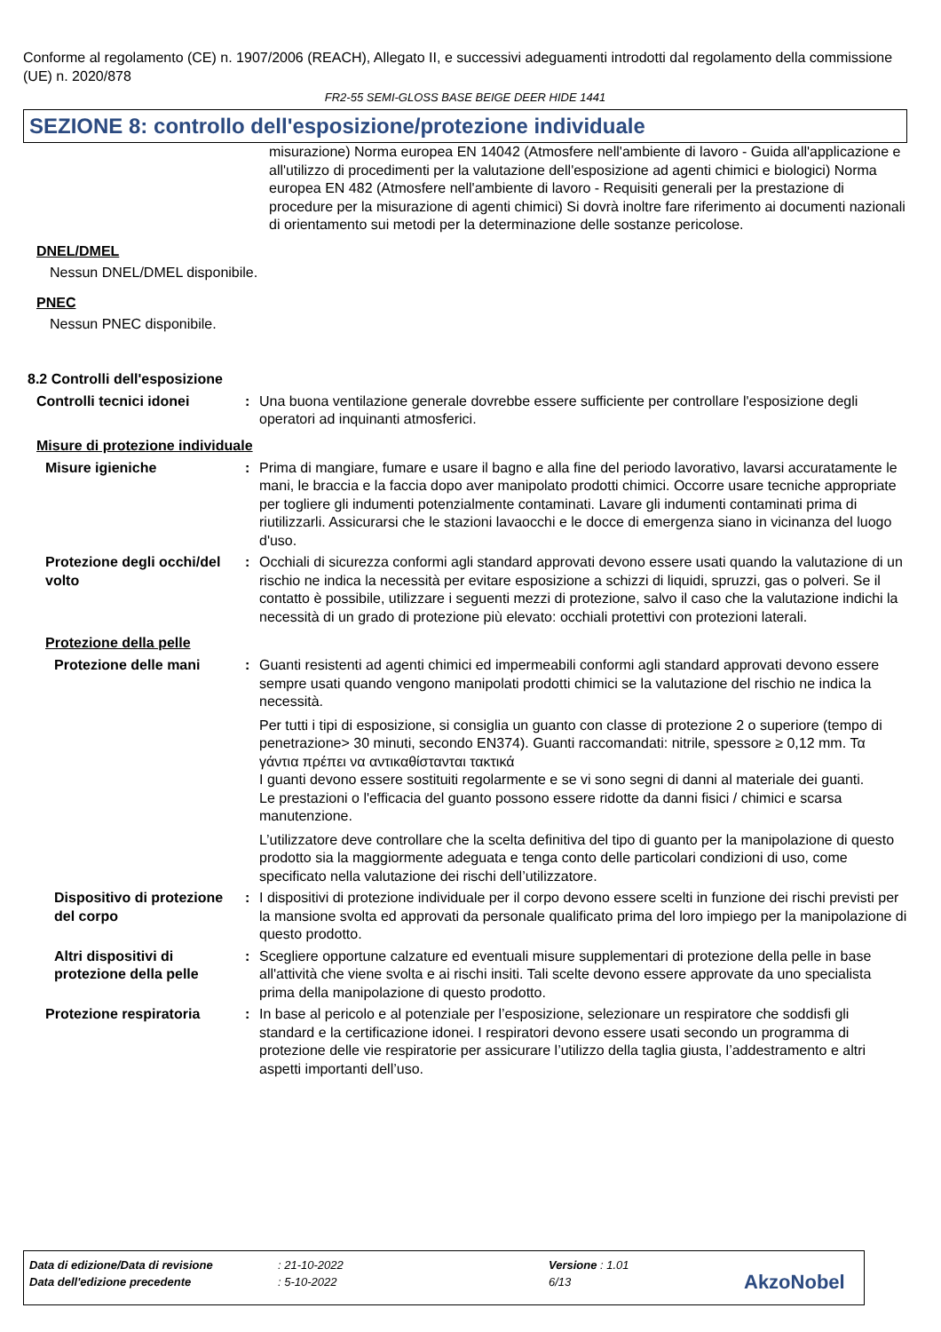Conforme al regolamento (CE) n. 1907/2006 (REACH), Allegato II, e successivi adeguamenti introdotti dal regolamento della commissione (UE) n. 2020/878
FR2-55 SEMI-GLOSS BASE BEIGE DEER HIDE 1441
SEZIONE 8: controllo dell'esposizione/protezione individuale
misurazione) Norma europea EN 14042 (Atmosfere nell'ambiente di lavoro - Guida all'applicazione e all'utilizzo di procedimenti per la valutazione dell'esposizione ad agenti chimici e biologici) Norma europea EN 482 (Atmosfere nell'ambiente di lavoro - Requisiti generali per la prestazione di procedure per la misurazione di agenti chimici) Si dovrà inoltre fare riferimento ai documenti nazionali di orientamento sui metodi per la determinazione delle sostanze pericolose.
DNEL/DMEL
Nessun DNEL/DMEL disponibile.
PNEC
Nessun PNEC disponibile.
8.2 Controlli dell'esposizione
Controlli tecnici idonei : Una buona ventilazione generale dovrebbe essere sufficiente per controllare l'esposizione degli operatori ad inquinanti atmosferici.
Misure di protezione individuale
Misure igieniche : Prima di mangiare, fumare e usare il bagno e alla fine del periodo lavorativo, lavarsi accuratamente le mani, le braccia e la faccia dopo aver manipolato prodotti chimici. Occorre usare tecniche appropriate per togliere gli indumenti potenzialmente contaminati. Lavare gli indumenti contaminati prima di riutilizzarli. Assicurarsi che le stazioni lavaocchi e le docce di emergenza siano in vicinanza del luogo d'uso.
Protezione degli occhi/del volto
: Occhiali di sicurezza conformi agli standard approvati devono essere usati quando la valutazione di un rischio ne indica la necessità per evitare esposizione a schizzi di liquidi, spruzzi, gas o polveri. Se il contatto è possibile, utilizzare i seguenti mezzi di protezione, salvo il caso che la valutazione indichi la necessità di un grado di protezione più elevato: occhiali protettivi con protezioni laterali.
Protezione della pelle
Protezione delle mani : Guanti resistenti ad agenti chimici ed impermeabili conformi agli standard approvati devono essere sempre usati quando vengono manipolati prodotti chimici se la valutazione del rischio ne indica la necessità.
Per tutti i tipi di esposizione, si consiglia un guanto con classe di protezione 2 o superiore (tempo di penetrazione> 30 minuti, secondo EN374). Guanti raccomandati: nitrile, spessore ≥ 0,12 mm. Τα γάντια πρέπει να αντικαθίστανται τακτικά
I guanti devono essere sostituiti regolarmente e se vi sono segni di danni al materiale dei guanti.
Le prestazioni o l'efficacia del guanto possono essere ridotte da danni fisici / chimici e scarsa manutenzione.
L’utilizzatore deve controllare che la scelta definitiva del tipo di guanto per la manipolazione di questo prodotto sia la maggiormente adeguata e tenga conto delle particolari condizioni di uso, come specificato nella valutazione dei rischi dell’utilizzatore.
Dispositivo di protezione del corpo
: I dispositivi di protezione individuale per il corpo devono essere scelti in funzione dei rischi previsti per la mansione svolta ed approvati da personale qualificato prima del loro impiego per la manipolazione di questo prodotto.
Altri dispositivi di protezione della pelle
: Scegliere opportune calzature ed eventuali misure supplementari di protezione della pelle in base all'attività che viene svolta e ai rischi insiti. Tali scelte devono essere approvate da uno specialista prima della manipolazione di questo prodotto.
Protezione respiratoria : In base al pericolo e al potenziale per l’esposizione, selezionare un respiratore che soddisfi gli standard e la certificazione idonei. I respiratori devono essere usati secondo un programma di protezione delle vie respiratorie per assicurare l’utilizzo della taglia giusta, l’addestramento e altri aspetti importanti dell’uso.
Data di edizione/Data di revisione : 21-10-2022 Versione : 1.01
Data dell'edizione precedente : 5-10-2022 6/13
AkzoNobel